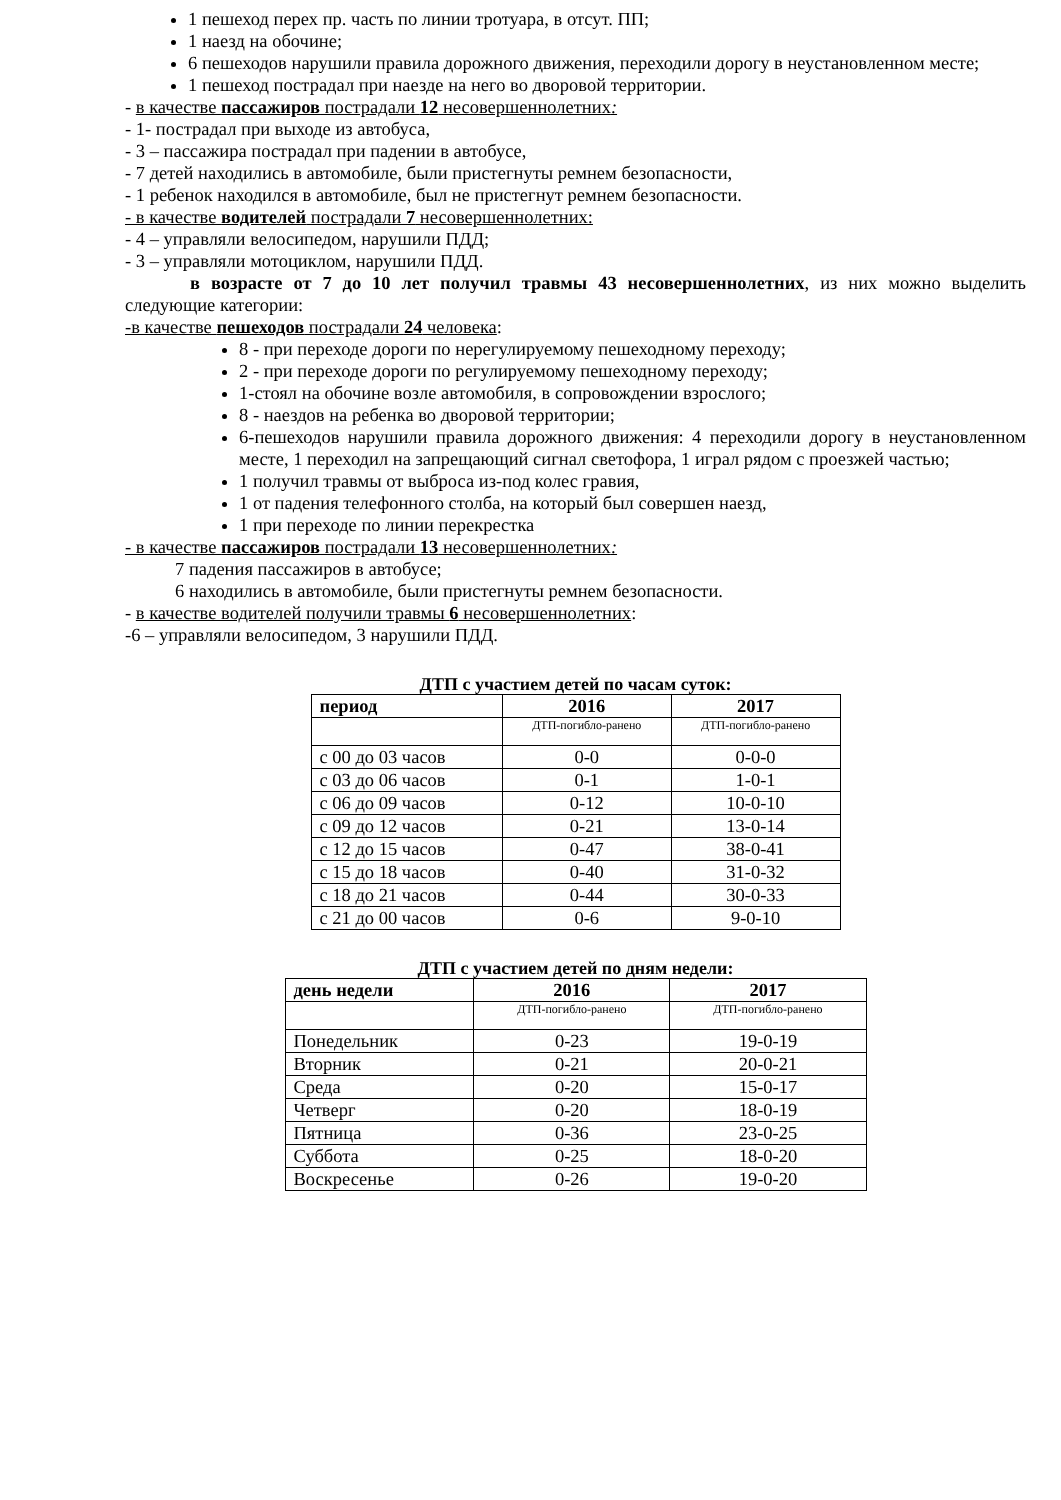1 пешеход перех пр. часть по линии тротуара, в отсут. ПП;
1 наезд на обочине;
6 пешеходов нарушили правила дорожного движения, переходили дорогу в неустановленном месте;
1 пешеход пострадал при наезде на него во дворовой территории.
- в качестве пассажиров пострадали 12 несовершеннолетних:
- 1- пострадал при выходе из автобуса,
- 3 – пассажира пострадал при падении в автобусе,
- 7 детей находились в автомобиле, были пристегнуты ремнем безопасности,
- 1 ребенок находился в автомобиле, был не пристегнут ремнем безопасности.
- в качестве водителей пострадали 7 несовершеннолетних:
- 4 – управляли велосипедом, нарушили ПДД;
- 3 – управляли мотоциклом, нарушили ПДД.
в возрасте от 7 до 10 лет получил травмы 43 несовершеннолетних, из них можно выделить следующие категории:
-в качестве пешеходов пострадали 24 человека:
8 - при переходе дороги по нерегулируемому пешеходному переходу;
2 - при переходе дороги по регулируемому пешеходному переходу;
1-стоял на обочине возле автомобиля, в сопровождении взрослого;
8 - наездов на ребенка во дворовой территории;
6-пешеходов нарушили правила дорожного движения: 4 переходили дорогу в неустановленном месте, 1 переходил на запрещающий сигнал светофора, 1 играл рядом с проезжей частью;
1 получил травмы от выброса из-под колес гравия,
1 от падения телефонного столба, на который был совершен наезд,
1 при переходе по линии перекрестка
- в качестве пассажиров пострадали 13 несовершеннолетних:
7 падения пассажиров в автобусе;
6 находились в автомобиле, были пристегнуты ремнем безопасности.
- в качестве водителей получили травмы 6 несовершеннолетних:
-6 – управляли велосипедом, 3 нарушили ПДД.
ДТП с участием детей по часам суток:
| период | 2016 | 2017 |
| --- | --- | --- |
| | ДТП-погибло-ранено | ДТП-погибло-ранено |
| с 00 до 03 часов | 0-0 | 0-0-0 |
| с 03 до 06 часов | 0-1 | 1-0-1 |
| с 06 до 09 часов | 0-12 | 10-0-10 |
| с 09 до 12 часов | 0-21 | 13-0-14 |
| с 12 до 15 часов | 0-47 | 38-0-41 |
| с 15 до 18 часов | 0-40 | 31-0-32 |
| с 18 до 21 часов | 0-44 | 30-0-33 |
| с 21 до 00 часов | 0-6 | 9-0-10 |
ДТП с участием детей по дням недели:
| день недели | 2016 | 2017 |
| --- | --- | --- |
| | ДТП-погибло-ранено | ДТП-погибло-ранено |
| Понедельник | 0-23 | 19-0-19 |
| Вторник | 0-21 | 20-0-21 |
| Среда | 0-20 | 15-0-17 |
| Четверг | 0-20 | 18-0-19 |
| Пятница | 0-36 | 23-0-25 |
| Суббота | 0-25 | 18-0-20 |
| Воскресенье | 0-26 | 19-0-20 |